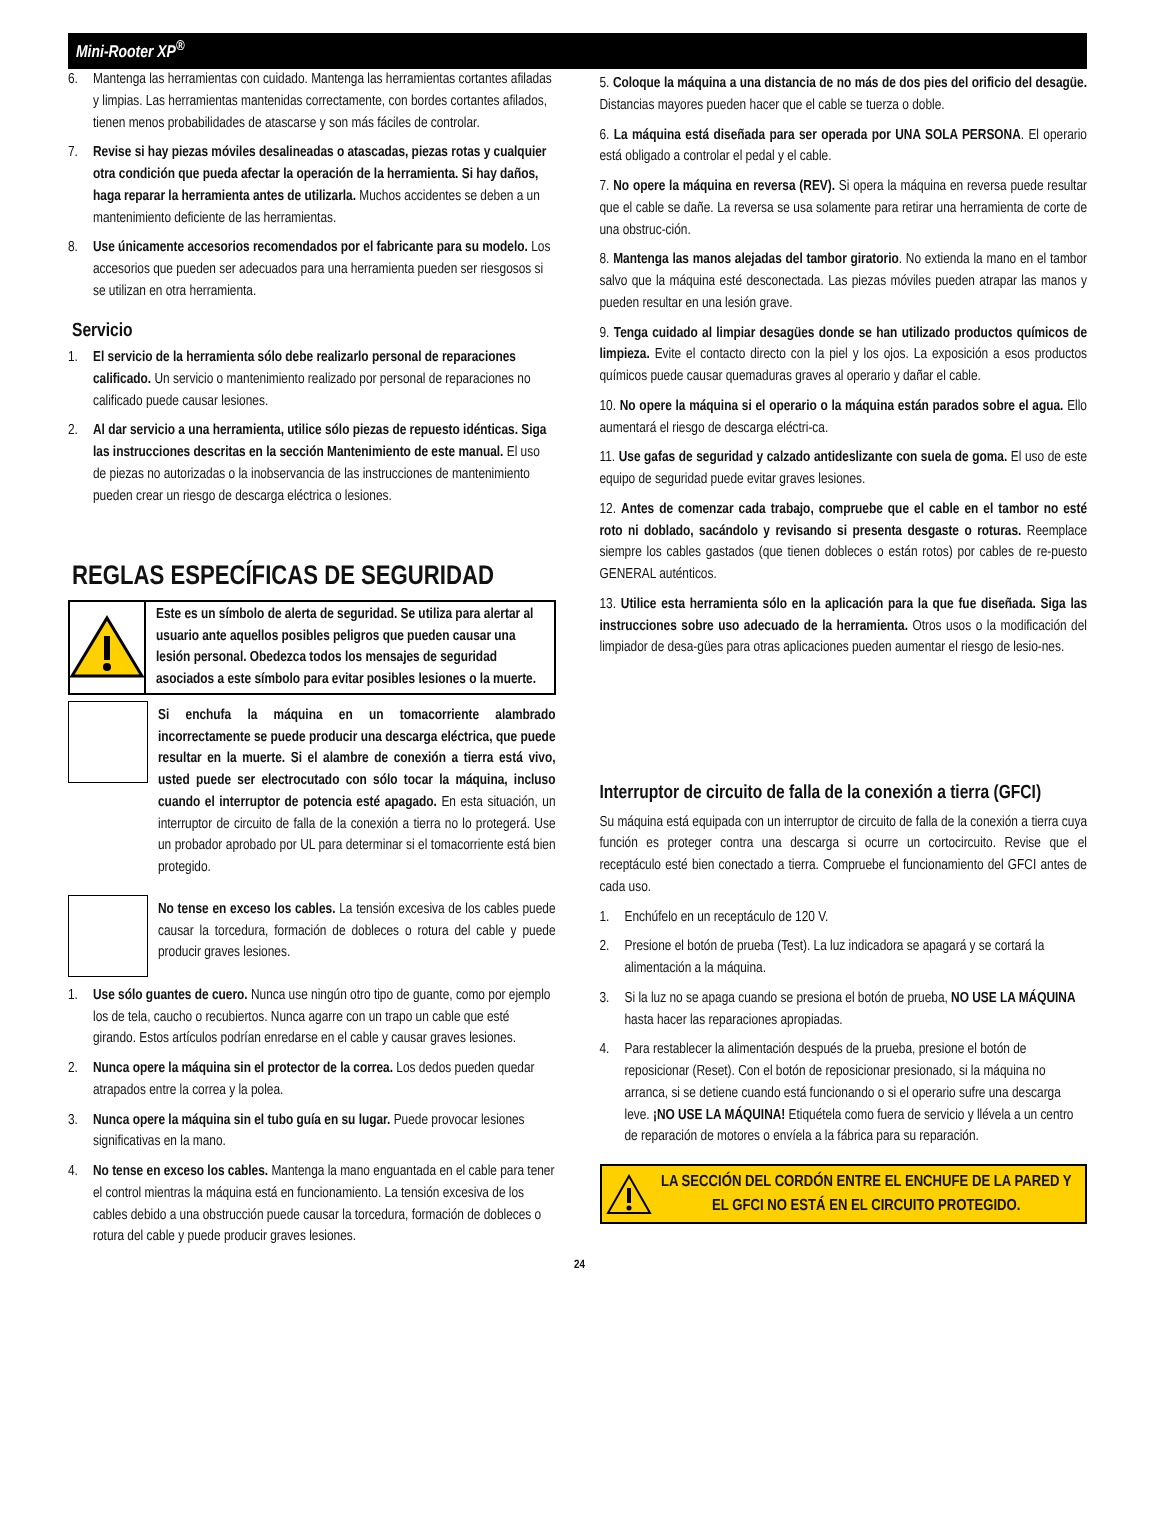Mini-Rooter XP<sup>®</sup>
6. Mantenga las herramientas con cuidado. Mantenga las herramientas cortantes afiladas y limpias. Las herramientas mantenidas correctamente, con bordes cortantes afilados, tienen menos probabilidades de atascarse y son más fáciles de controlar.
7. Revise si hay piezas móviles desalineadas o atascadas, piezas rotas y cualquier otra condición que pueda afectar la operación de la herramienta. Si hay daños, haga reparar la herramienta antes de utilizarla. Muchos accidentes se deben a un mantenimiento deficiente de las herramientas.
8. Use únicamente accesorios recomendados por el fabricante para su modelo. Los accesorios que pueden ser adecuados para una herramienta pueden ser riesgosos si se utilizan en otra herramienta.
Servicio
1. El servicio de la herramienta sólo debe realizarlo personal de reparaciones calificado. Un servicio o mantenimiento realizado por personal de reparaciones no calificado puede causar lesiones.
2. Al dar servicio a una herramienta, utilice sólo piezas de repuesto idénticas. Siga las instrucciones descritas en la sección Mantenimiento de este manual. El uso de piezas no autorizadas o la inobservancia de las instrucciones de mantenimiento pueden crear un riesgo de descarga eléctrica o lesiones.
REGLAS ESPECÍFICAS DE SEGURIDAD
Este es un símbolo de alerta de seguridad. Se utiliza para alertar al usuario ante aquellos posibles peligros que pueden causar una lesión personal. Obedezca todos los mensajes de seguridad asociados a este símbolo para evitar posibles lesiones o la muerte.
Si enchufa la máquina en un tomacorriente alambrado incorrectamente se puede producir una descarga eléctrica, que puede resultar en la muerte. Si el alambre de conexión a tierra está vivo, usted puede ser electrocutado con sólo tocar la máquina, incluso cuando el interruptor de potencia esté apagado. En esta situación, un interruptor de circuito de falla de la conexión a tierra no lo protegerá. Use un probador aprobado por UL para determinar si el tomacorriente está bien protegido.
No tense en exceso los cables. La tensión excesiva de los cables puede causar la torcedura, formación de dobleces o rotura del cable y puede producir graves lesiones.
1. Use sólo guantes de cuero. Nunca use ningún otro tipo de guante, como por ejemplo los de tela, caucho o recubiertos. Nunca agarre con un trapo un cable que esté girando. Estos artículos podrían enredarse en el cable y causar graves lesiones.
2. Nunca opere la máquina sin el protector de la correa. Los dedos pueden quedar atrapados entre la correa y la polea.
3. Nunca opere la máquina sin el tubo guía en su lugar. Puede provocar lesiones significativas en la mano.
4. No tense en exceso los cables. Mantenga la mano enguantada en el cable para tener el control mientras la máquina está en funcionamiento. La tensión excesiva de los cables debido a una obstrucción puede causar la torcedura, formación de dobleces o rotura del cable y puede producir graves lesiones.
5. Coloque la máquina a una distancia de no más de dos pies del orificio del desagüe. Distancias mayores pueden hacer que el cable se tuerza o doble.
6. La máquina está diseñada para ser operada por UNA SOLA PERSONA. El operario está obligado a controlar el pedal y el cable.
7. No opere la máquina en reversa (REV). Si opera la máquina en reversa puede resultar que el cable se dañe. La reversa se usa solamente para retirar una herramienta de corte de una obstruc-ción.
8. Mantenga las manos alejadas del tambor giratorio. No extienda la mano en el tambor salvo que la máquina esté desconectada. Las piezas móviles pueden atrapar las manos y pueden resultar en una lesión grave.
9. Tenga cuidado al limpiar desagües donde se han utilizado productos químicos de limpieza. Evite el contacto directo con la piel y los ojos. La exposición a esos productos químicos puede causar quemaduras graves al operario y dañar el cable.
10. No opere la máquina si el operario o la máquina están parados sobre el agua. Ello aumentará el riesgo de descarga eléctri-ca.
11. Use gafas de seguridad y calzado antideslizante con suela de goma. El uso de este equipo de seguridad puede evitar graves lesiones.
12. Antes de comenzar cada trabajo, compruebe que el cable en el tambor no esté roto ni doblado, sacándolo y revisando si presenta desgaste o roturas. Reemplace siempre los cables gastados (que tienen dobleces o están rotos) por cables de re-puesto GENERAL auténticos.
13. Utilice esta herramienta sólo en la aplicación para la que fue diseñada. Siga las instrucciones sobre uso adecuado de la herramienta. Otros usos o la modificación del limpiador de desa-gües para otras aplicaciones pueden aumentar el riesgo de lesio-nes.
Interruptor de circuito de falla de la conexión a tierra (GFCI)
Su máquina está equipada con un interruptor de circuito de falla de la conexión a tierra cuya función es proteger contra una descarga si ocurre un cortocircuito. Revise que el receptáculo esté bien conectado a tierra. Compruebe el funcionamiento del GFCI antes de cada uso.
1. Enchúfelo en un receptáculo de 120 V.
2. Presione el botón de prueba (Test). La luz indicadora se apagará y se cortará la alimentación a la máquina.
3. Si la luz no se apaga cuando se presiona el botón de prueba, NO USE LA MÁQUINA hasta hacer las reparaciones apropiadas.
4. Para restablecer la alimentación después de la prueba, presione el botón de reposicionar (Reset). Con el botón de reposicionar presionado, si la máquina no arranca, si se detiene cuando está funcionando o si el operario sufre una descarga leve. ¡NO USE LA MÁQUINA! Etiquétela como fuera de servicio y llévela a un centro de reparación de motores o envíela a la fábrica para su reparación.
LA SECCIÓN DEL CORDÓN ENTRE EL ENCHUFE DE LA PARED Y EL GFCI NO ESTÁ EN EL CIRCUITO PROTEGIDO.
24